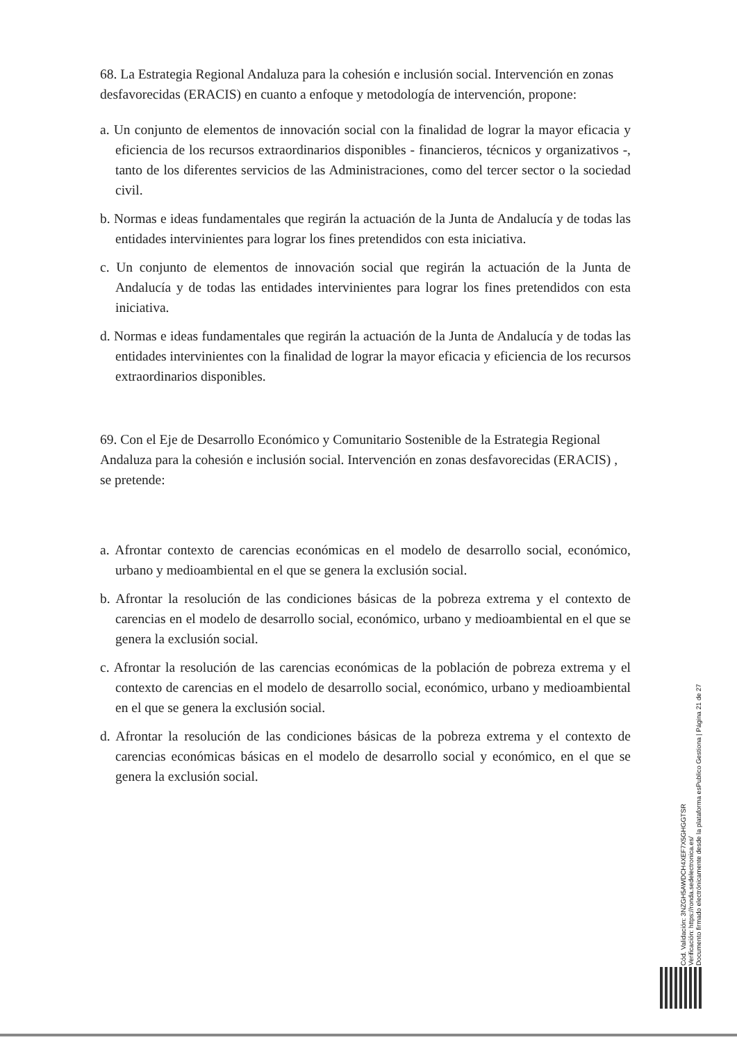68. La Estrategia Regional Andaluza para la cohesión e inclusión social. Intervención en zonas desfavorecidas (ERACIS) en cuanto a enfoque y metodología de intervención, propone:
a. Un conjunto de elementos de innovación social con la finalidad de lograr la mayor eficacia y eficiencia de los recursos extraordinarios disponibles - financieros, técnicos y organizativos -, tanto de los diferentes servicios de las Administraciones, como del tercer sector o la sociedad civil.
b. Normas e ideas fundamentales que regirán la actuación de la Junta de Andalucía y de todas las entidades intervinientes para lograr los fines pretendidos con esta iniciativa.
c. Un conjunto de elementos de innovación social que regirán la actuación de la Junta de Andalucía y de todas las entidades intervinientes para lograr los fines pretendidos con esta iniciativa.
d. Normas e ideas fundamentales que regirán la actuación de la Junta de Andalucía y de todas las entidades intervinientes con la finalidad de lograr la mayor eficacia y eficiencia de los recursos extraordinarios disponibles.
69. Con el Eje de Desarrollo Económico y Comunitario Sostenible de la Estrategia Regional Andaluza para la cohesión e inclusión social. Intervención en zonas desfavorecidas (ERACIS) , se pretende:
a. Afrontar contexto de carencias económicas en el modelo de desarrollo social, económico, urbano y medioambiental en el que se genera la exclusión social.
b. Afrontar la resolución de las condiciones básicas de la pobreza extrema y el contexto de carencias en el modelo de desarrollo social, económico, urbano y medioambiental en el que se genera la exclusión social.
c. Afrontar la resolución de las carencias económicas de la población de pobreza extrema y el contexto de carencias en el modelo de desarrollo social, económico, urbano y medioambiental en el que se genera la exclusión social.
d. Afrontar la resolución de las condiciones básicas de la pobreza extrema y el contexto de carencias económicas básicas en el modelo de desarrollo social y económico, en el que se genera la exclusión social.
Cód. Validación: 3NZGH5AWDCH4XEF7X5GHGGTSR
Verificación: https://ronda.sedelectronica.es/
Documento firmado electrónicamente desde la plataforma esPublico Gestiona | Página 21 de 27